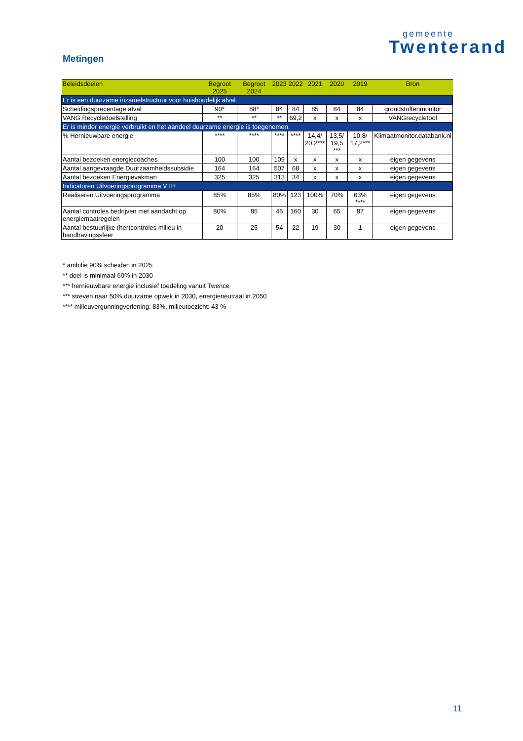gemeente
Twenterand
Metingen
| Beleidsdoelen | Begroot 2025 | Begroot 2024 | 2023 | 2022 | 2021 | 2020 | 2019 | Bron |
| --- | --- | --- | --- | --- | --- | --- | --- | --- |
| Er is een duurzame inzamelstructuur voor huishoudelijk afval | | | | | | | | |
| Scheidingsprecentage afval | 90* | 88* | 84 | 84 | 85 | 84 | 84 | grondstoffenmonitor |
| VANG Recycledoelstelling | ** | ** | ** | 69,2 | x | x | x | VANGrecycletool |
| Er is minder energie verbruikt en het aandeel duurzame energie is toegenomen. | | | | | | | | |
| % Hernieuwbare energie | **** | **** | **** | **** | 14,4/ 20,2*** | 13,5/ 19,5 *** | 10,8/ 17,2*** | Klimaatmonitor.databank.nl |
| Aantal bezoeken energiecoaches | 100 | 100 | 109 | x | x | x | x | eigen gegevens |
| Aantal aangevraagde Duurzaamheidssubsidie | 164 | 164 | 507 | 68 | x | x | x | eigen gegevens |
| Aantal bezoeken Energievakman | 325 | 325 | 313 | 34 | x | x | x | eigen gegevens |
| Indicatoren Uitvoeringsprogramma VTH | | | | | | | | |
| Realiseren Uitvoeringsprogramma | 85% | 85% | 80% | 123 | 100% | 70% | 63% **** | eigen gegevens |
| Aantal controles bedrijven met aandacht op energiemaatregelen | 80% | 85 | 45 | 160 | 30 | 65 | 87 | eigen gegevens |
| Aantal bestuurlijke (her)controles milieu in handhavingssfeer | 20 | 25 | 54 | 22 | 19 | 30 | 1 | eigen gegevens |
* ambitie 90% scheiden in 2025
** doel is minimaal 60% in 2030
*** hernieuwbare energie inclusief toedeling vanuit Twence
*** streven naar 50% duurzame opwek in 2030, energieneutraal in 2050
**** milieuvergunningverlening: 83%, milieutoezicht: 43 %
11